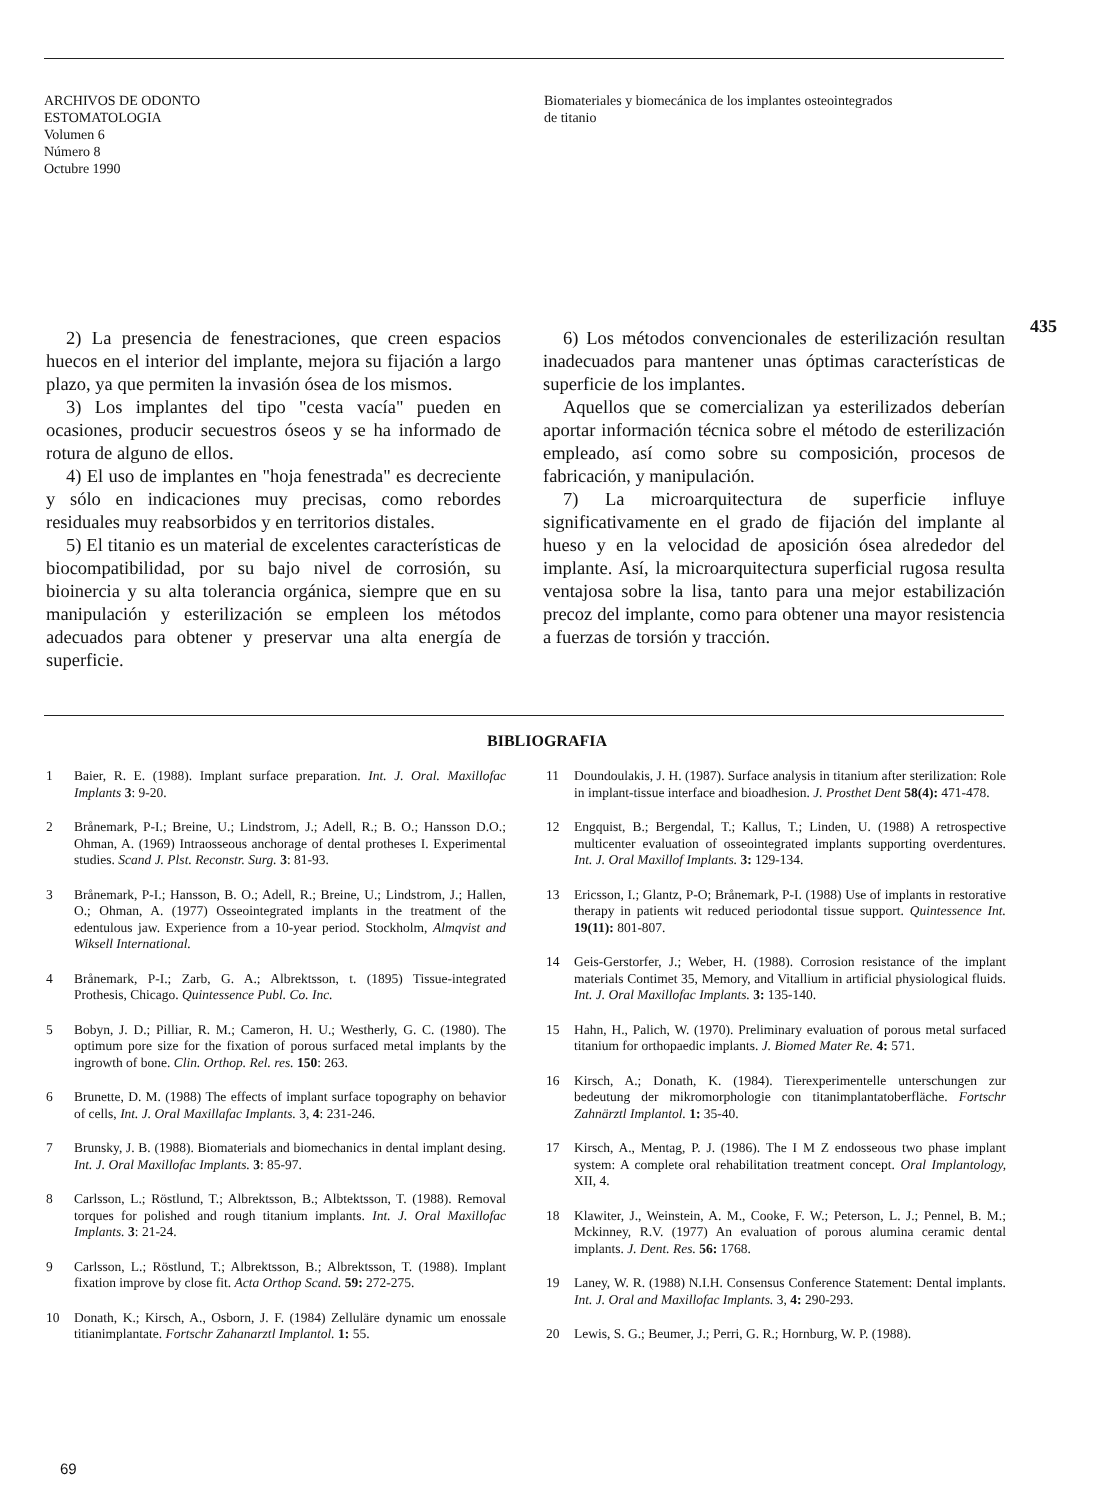ARCHIVOS DE ODONTO
ESTOMATOLOGIA
Volumen 6
Número 8
Octubre 1990
Biomateriales y biomecánica de los implantes osteointegrados
de titanio
435
2) La presencia de fenestraciones, que creen espacios huecos en el interior del implante, mejora su fijación a largo plazo, ya que permiten la invasión ósea de los mismos.
3) Los implantes del tipo "cesta vacía" pueden en ocasiones, producir secuestros óseos y se ha informado de rotura de alguno de ellos.
4) El uso de implantes en "hoja fenestrada" es decreciente y sólo en indicaciones muy precisas, como rebordes residuales muy reabsorbidos y en territorios distales.
5) El titanio es un material de excelentes características de biocompatibilidad, por su bajo nivel de corrosión, su bioinercia y su alta tolerancia orgánica, siempre que en su manipulación y esterilización se empleen los métodos adecuados para obtener y preservar una alta energía de superficie.
6) Los métodos convencionales de esterilización resultan inadecuados para mantener unas óptimas características de superficie de los implantes.
Aquellos que se comercializan ya esterilizados deberían aportar información técnica sobre el método de esterilización empleado, así como sobre su composición, procesos de fabricación, y manipulación.
7) La microarquitectura de superficie influye significativamente en el grado de fijación del implante al hueso y en la velocidad de aposición ósea alrededor del implante. Así, la microarquitectura superficial rugosa resulta ventajosa sobre la lisa, tanto para una mejor estabilización precoz del implante, como para obtener una mayor resistencia a fuerzas de torsión y tracción.
BIBLIOGRAFIA
1 Baier, R. E. (1988). Implant surface preparation. Int. J. Oral. Maxillofac Implants 3: 9-20.
2 Brånemark, P-I.; Breine, U.; Lindstrom, J.; Adell, R.; B. O.; Hansson D.O.; Ohman, A. (1969) Intraosseous anchorage of dental protheses I. Experimental studies. Scand J. Plst. Reconstr. Surg. 3: 81-93.
3 Brånemark, P-I.; Hansson, B. O.; Adell, R.; Breine, U.; Lindstrom, J.; Hallen, O.; Ohman, A. (1977) Osseointegrated implants in the treatment of the edentulous jaw. Experience from a 10-year period. Stockholm, Almqvist and Wiksell International.
4 Brånemark, P-I.; Zarb, G. A.; Albrektsson, t. (1895) Tissue-integrated Prothesis, Chicago. Quintessence Publ. Co. Inc.
5 Bobyn, J. D.; Pilliar, R. M.; Cameron, H. U.; Westherly, G. C. (1980). The optimum pore size for the fixation of porous surfaced metal implants by the ingrowth of bone. Clin. Orthop. Rel. res. 150: 263.
6 Brunette, D. M. (1988) The effects of implant surface topography on behavior of cells, Int. J. Oral Maxillafac Implants. 3, 4: 231-246.
7 Brunsky, J. B. (1988). Biomaterials and biomechanics in dental implant desing. Int. J. Oral Maxillofac Implants. 3: 85-97.
8 Carlsson, L.; Röstlund, T.; Albrektsson, B.; Albtektsson, T. (1988). Removal torques for polished and rough titanium implants. Int. J. Oral Maxillofac Implants. 3: 21-24.
9 Carlsson, L.; Röstlund, T.; Albrektsson, B.; Albrektsson, T. (1988). Implant fixation improve by close fit. Acta Orthop Scand. 59: 272-275.
10 Donath, K.; Kirsch, A., Osborn, J. F. (1984) Zelluläre dynamic um enossale titianimplantate. Fortschr Zahanarztl Implantol. 1: 55.
11 Doundoulakis, J. H. (1987). Surface analysis in titanium after sterilization: Role in implant-tissue interface and bioadhesion. J. Prosthet Dent 58(4): 471-478.
12 Engquist, B.; Bergendal, T.; Kallus, T.; Linden, U. (1988) A retrospective multicenter evaluation of osseointegrated implants supporting overdentures. Int. J. Oral Maxillof Implants. 3: 129-134.
13 Ericsson, I.; Glantz, P-O; Brånemark, P-I. (1988) Use of implants in restorative therapy in patients wit reduced periodontal tissue support. Quintessence Int. 19(11): 801-807.
14 Geis-Gerstorfer, J.; Weber, H. (1988). Corrosion resistance of the implant materials Contimet 35, Memory, and Vitallium in artificial physiological fluids. Int. J. Oral Maxillofac Implants. 3: 135-140.
15 Hahn, H., Palich, W. (1970). Preliminary evaluation of porous metal surfaced titanium for orthopaedic implants. J. Biomed Mater Re. 4: 571.
16 Kirsch, A.; Donath, K. (1984). Tierexperimentelle unterschungen zur bedeutung der mikromorphologie con titanimplantatoberfläche. Fortschr Zahnärztl Implantol. 1: 35-40.
17 Kirsch, A., Mentag, P. J. (1986). The I M Z endosseous two phase implant system: A complete oral rehabilitation treatment concept. Oral Implantology, XII, 4.
18 Klawiter, J., Weinstein, A. M., Cooke, F. W.; Peterson, L. J.; Pennel, B. M.; Mckinney, R.V. (1977) An evaluation of porous alumina ceramic dental implants. J. Dent. Res. 56: 1768.
19 Laney, W. R. (1988) N.I.H. Consensus Conference Statement: Dental implants. Int. J. Oral and Maxillofac Implants. 3, 4: 290-293.
20 Lewis, S. G.; Beumer, J.; Perri, G. R.; Hornburg, W. P. (1988).
69